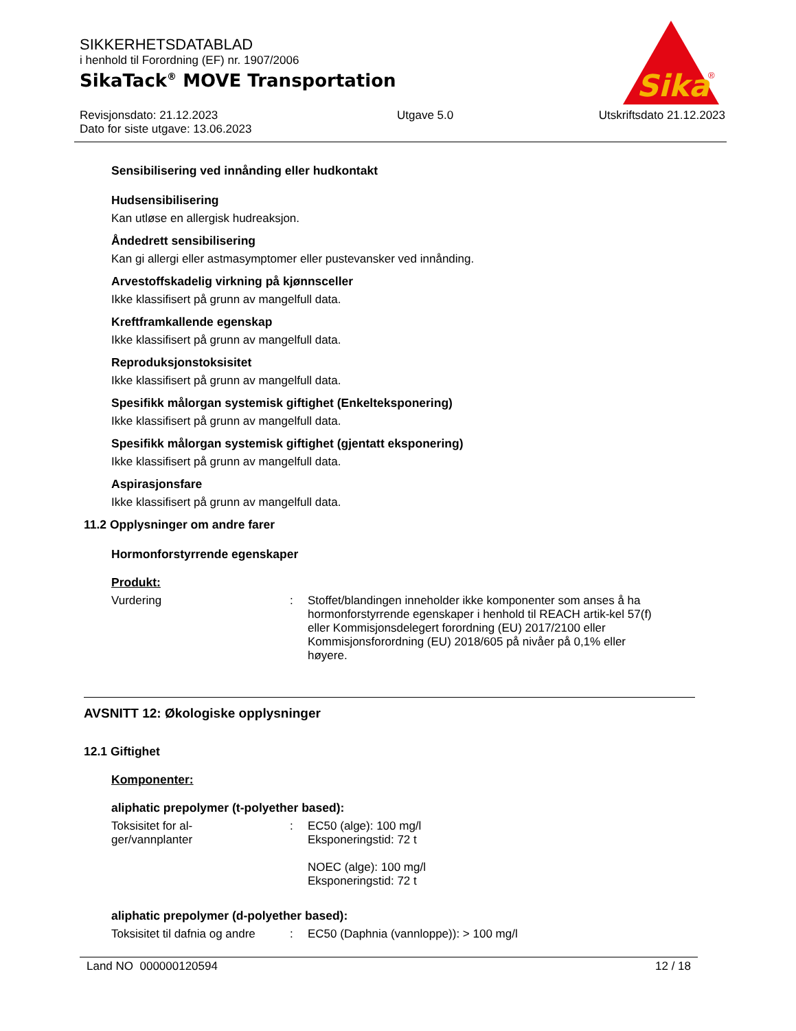Sika
®
SIKKERHETSDATABLAD
i henhold til Forordning (EF) nr. 1907/2006
SikaTack<sup>®</sup> MOVE Transportation
Revisjonsdato: 21.12.2023
Dato for siste utgave: 13.06.2023
Utgave 5.0 Utskriftsdato 21.12.2023
Sensibilisering ved innånding eller hudkontakt
Hudsensibilisering
Kan utløse en allergisk hudreaksjon.
Åndedrett sensibilisering
Kan gi allergi eller astmasymptomer eller pustevansker ved innånding.
Arvestoffskadelig virkning på kjønnsceller
Ikke klassifisert på grunn av mangelfull data.
Kreftframkallende egenskap
Ikke klassifisert på grunn av mangelfull data.
Reproduksjonstoksisitet
Ikke klassifisert på grunn av mangelfull data.
Spesifikk målorgan systemisk giftighet (Enkelteksponering)
Ikke klassifisert på grunn av mangelfull data.
Spesifikk målorgan systemisk giftighet (gjentatt eksponering)
Ikke klassifisert på grunn av mangelfull data.
Aspirasjonsfare
Ikke klassifisert på grunn av mangelfull data.
11.2 Opplysninger om andre farer
Hormonforstyrrende egenskaper
Produkt:
Vurdering : Stoffet/blandingen inneholder ikke komponenter som anses å ha hormonforstyrrende egenskaper i henhold til REACH artik-kel 57(f) eller Kommisjonsdelegert forordning (EU) 2017/2100 eller Kommisjonsforordning (EU) 2018/605 på nivåer på 0,1% eller høyere.
AVSNITT 12: Økologiske opplysninger
12.1 Giftighet
Komponenter:
aliphatic prepolymer (t-polyether based):
Toksisitet for al-
ger/vannplanter
: EC50 (alge): 100 mg/l
Eksponeringstid: 72 t
NOEC (alge): 100 mg/l
Eksponeringstid: 72 t
aliphatic prepolymer (d-polyether based):
Toksisitet til dafnia og andre
: EC50 (Daphnia (vannloppe)): > 100 mg/l
Land NO 000000120594 12 / 18